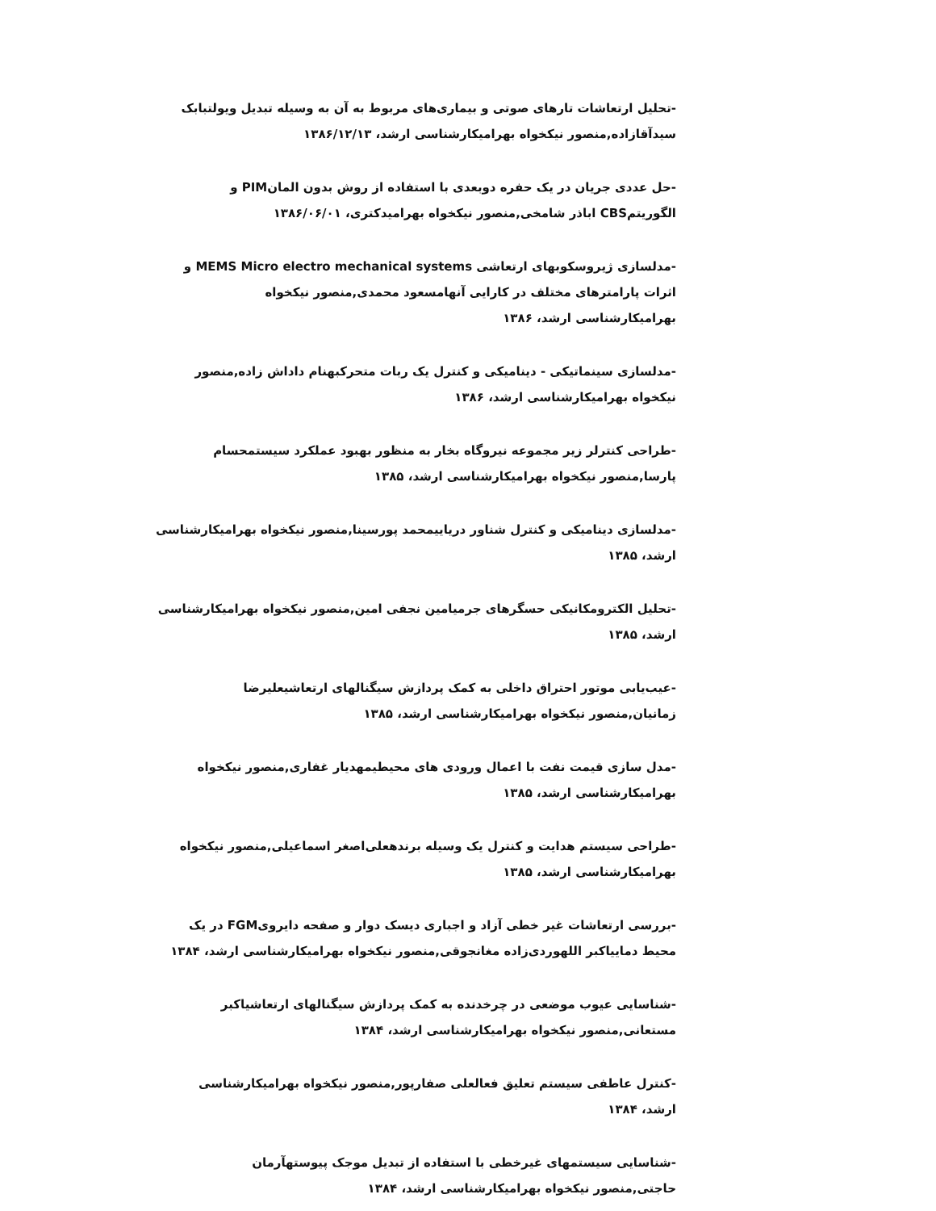-تحلیل ارتعاشات تارهای صوتی و بیماری‌های مربوط به آن به وسیله تبدیل ویولتبابک سیدآقازاده,منصور نیکخواه بهرامیکارشناسی ارشد، ۱۳۸۶/۱۲/۱۳
-حل عددی جریان در یک حفره دوبعدی با استفاده از روش بدون المانPIM و الگوریتمCBS اباذر شامخی,منصور نیکخواه بهرامیدکتری، ۱۳۸۶/۰۶/۰۱
-مدلسازی ژیروسکوبهای ارتعاشی MEMS Micro electro mechanical systems و اثرات پارامترهای مختلف در کارایی آنهامسعود محمدی,منصور نیکخواه بهرامیکارشناسی ارشد، ۱۳۸۶
-مدلسازی سینماتیکی - دینامیکی و کنترل یک ربات متحرکبهنام داداش زاده,منصور نیکخواه بهرامیکارشناسی ارشد، ۱۳۸۶
-طراحی کنترلر زیر مجموعه نیروگاه بخار به منظور بهبود عملکرد سیستمحسام پارسا,منصور نیکخواه بهرامیکارشناسی ارشد، ۱۳۸۵
-مدلسازی دینامیکی و کنترل شناور دریاییمحمد پورسینا,منصور نیکخواه بهرامیکارشناسی ارشد، ۱۳۸۵
-تحلیل الکترومکانیکی حسگرهای جرمیامین نجفی امین,منصور نیکخواه بهرامیکارشناسی ارشد، ۱۳۸۵
-عیب‌یابی موتور احتراق داخلی به کمک پردازش سیگنالهای ارتعاشیعلیرضا زمانیان,منصور نیکخواه بهرامیکارشناسی ارشد، ۱۳۸۵
-مدل سازی قیمت نفت با اعمال ورودی های محیطیمهدیار غفاری,منصور نیکخواه بهرامیکارشناسی ارشد، ۱۳۸۵
-طراحی سیستم هدایت و کنترل یک وسیله برندهعلی‌اصغر اسماعیلی,منصور نیکخواه بهرامیکارشناسی ارشد، ۱۳۸۵
-بررسی ارتعاشات غیر خطی آزاد و اجباری دیسک دوار و صفحه دایرویFGM در یک محیط دماییاکبر اللهوردی‌زاده مغانجوقی,منصور نیکخواه بهرامیکارشناسی ارشد، ۱۳۸۴
-شناسایی عیوب موضعی در چرخدنده به کمک پردازش سیگنالهای ارتعاشیاکبر مستعانی,منصور نیکخواه بهرامیکارشناسی ارشد، ۱۳۸۴
-کنترل عاطفی سیستم تعلیق فعالعلی صفارپور,منصور نیکخواه بهرامیکارشناسی ارشد، ۱۳۸۴
-شناسایی سیستمهای غیرخطی با استفاده از تبدیل موجک پیوستهآرمان حاجتی,منصور نیکخواه بهرامیکارشناسی ارشد، ۱۳۸۴